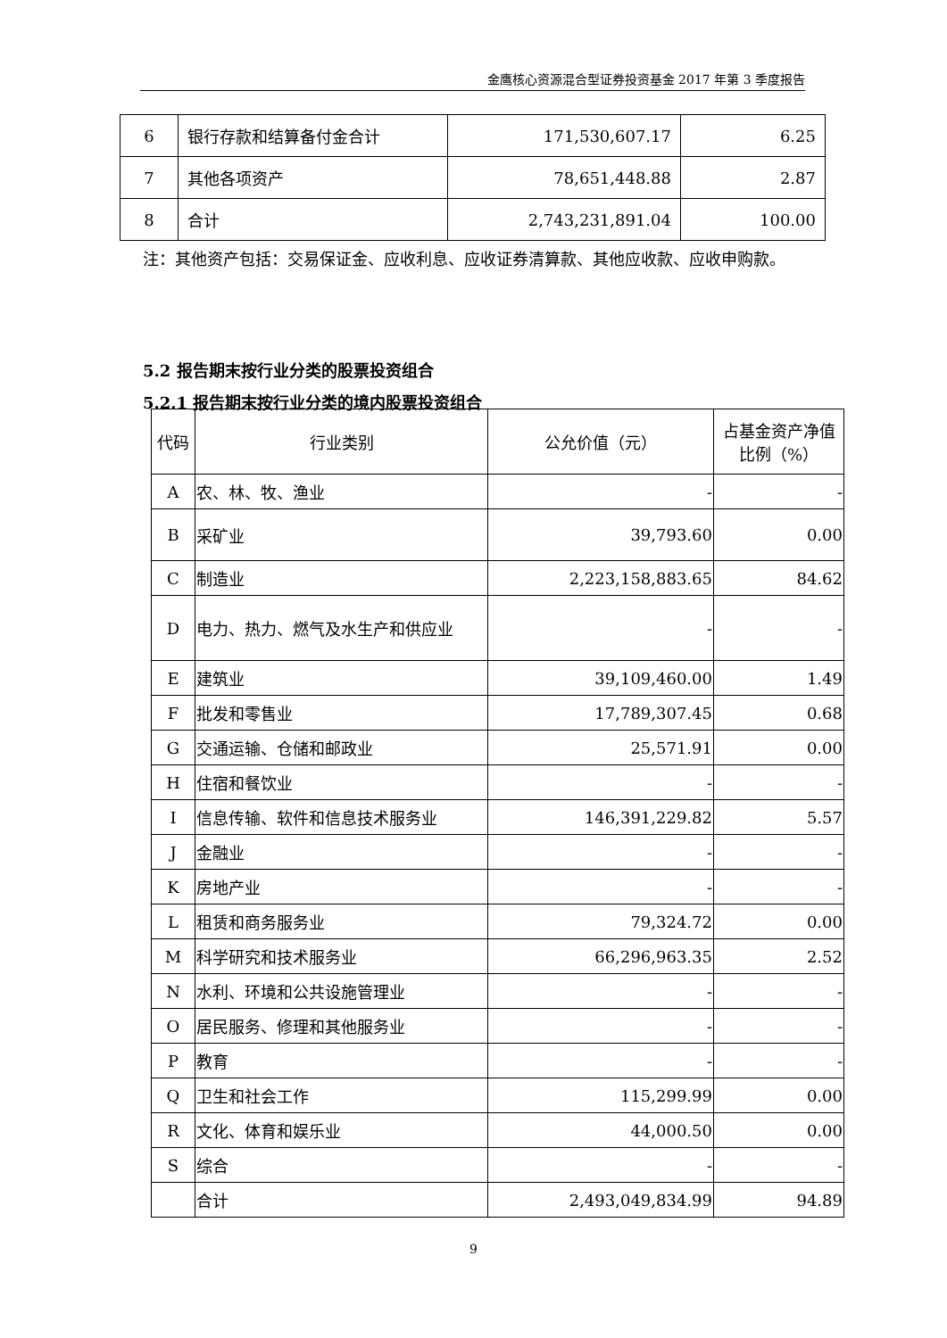金鹰核心资源混合型证券投资基金 2017 年第 3 季度报告
| 6 | 银行存款和结算备付金合计 | 171,530,607.17 | 6.25 |
| 7 | 其他各项资产 | 78,651,448.88 | 2.87 |
| 8 | 合计 | 2,743,231,891.04 | 100.00 |
注：其他资产包括：交易保证金、应收利息、应收证券清算款、其他应收款、应收申购款。
5.2 报告期末按行业分类的股票投资组合
5.2.1 报告期末按行业分类的境内股票投资组合
| 代码 | 行业类别 | 公允价值（元） | 占基金资产净值比例（%） |
| A | 农、林、牧、渔业 | - | - |
| B | 采矿业 | 39,793.60 | 0.00 |
| C | 制造业 | 2,223,158,883.65 | 84.62 |
| D | 电力、热力、燃气及水生产和供应业 | - | - |
| E | 建筑业 | 39,109,460.00 | 1.49 |
| F | 批发和零售业 | 17,789,307.45 | 0.68 |
| G | 交通运输、仓储和邮政业 | 25,571.91 | 0.00 |
| H | 住宿和餐饮业 | - | - |
| I | 信息传输、软件和信息技术服务业 | 146,391,229.82 | 5.57 |
| J | 金融业 | - | - |
| K | 房地产业 | - | - |
| L | 租赁和商务服务业 | 79,324.72 | 0.00 |
| M | 科学研究和技术服务业 | 66,296,963.35 | 2.52 |
| N | 水利、环境和公共设施管理业 | - | - |
| O | 居民服务、修理和其他服务业 | - | - |
| P | 教育 | - | - |
| Q | 卫生和社会工作 | 115,299.99 | 0.00 |
| R | 文化、体育和娱乐业 | 44,000.50 | 0.00 |
| S | 综合 | - | - |
| | 合计 | 2,493,049,834.99 | 94.89 |
9